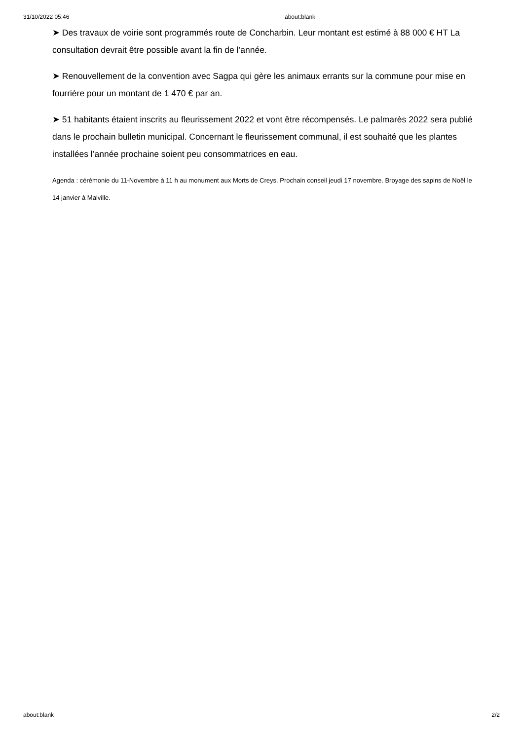31/10/2022 05:46 about:blank
➤ Des travaux de voirie sont programmés route de Concharbin. Leur montant est estimé à 88 000 € HT La consultation devrait être possible avant la fin de l’année.
➤ Renouvellement de la convention avec Sagpa qui gère les animaux errants sur la commune pour mise en fourrière pour un montant de 1 470 € par an.
➤ 51 habitants étaient inscrits au fleurissement 2022 et vont être récompensés. Le palmarès 2022 sera publié dans le prochain bulletin municipal. Concernant le fleurissement communal, il est souhaité que les plantes installées l’année prochaine soient peu consommatrices en eau.
Agenda : cérémonie du 11-Novembre à 11 h au monument aux Morts de Creys. Prochain conseil jeudi 17 novembre. Broyage des sapins de Noël le 14 janvier à Malville.
about:blank 2/2